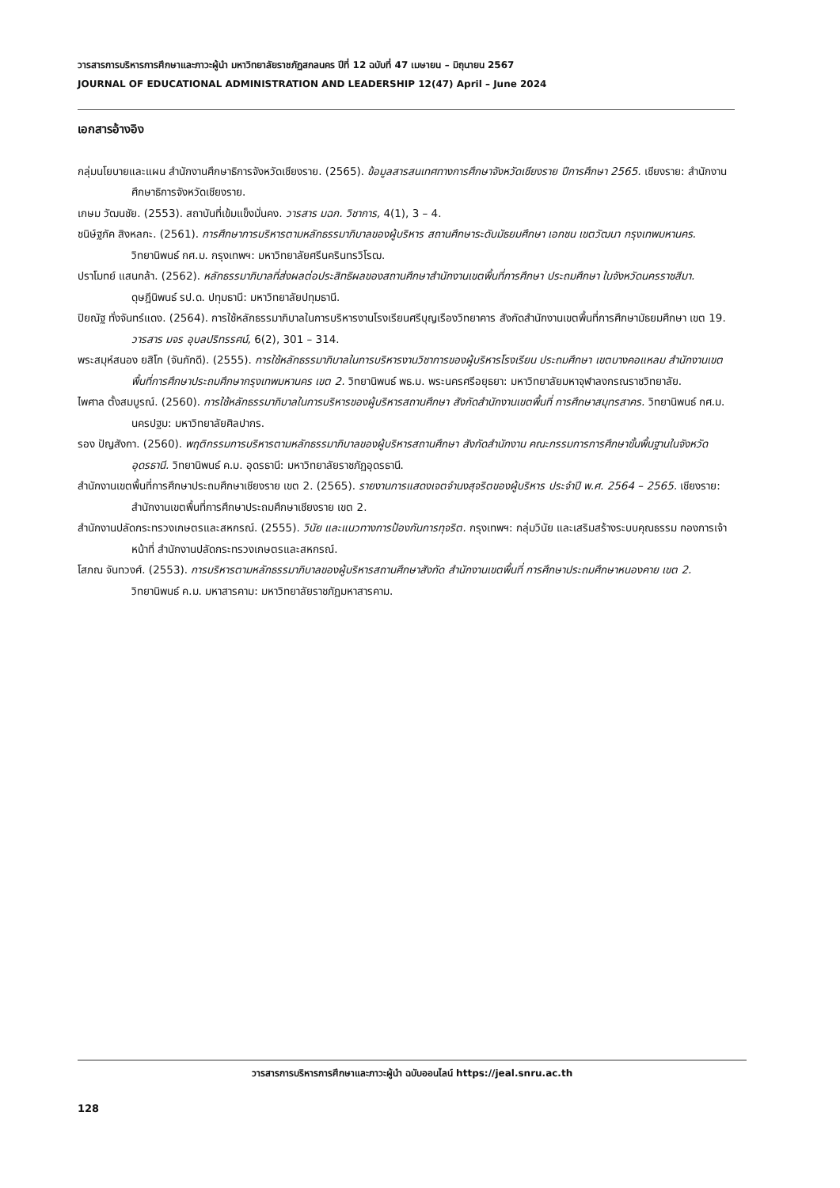วารสารการบริหารการศึกษาและภาวะผู้นำ มหาวิทยาลัยราชภัฏสกลนคร ปีที่ 12 ฉบับที่ 47 เมษายน – มิถุนายน 2567
JOURNAL OF EDUCATIONAL ADMINISTRATION AND LEADERSHIP 12(47) April – June 2024
เอกสารอ้างอิง
กลุ่มนโยบายและแผน สำนักงานศึกษาธิการจังหวัดเชียงราย. (2565). ข้อมูลสารสนเทศทางการศึกษาจังหวัดเชียงราย ปีการศึกษา 2565. เชียงราย: สำนักงานศึกษาธิการจังหวัดเชียงราย.
เกษม วัฒนชัย. (2553). สถาบันที่เข้มแข็งมั่นคง. วารสาร มฉก. วิชาการ, 4(1), 3 – 4.
ชนิษ์ฐภัค สิงหลกะ. (2561). การศึกษาการบริหารตามหลักธรรมาภิบาลของผู้บริหาร สถานศึกษาระดับมัธยมศึกษา เอกชน เขตวัฒนา กรุงเทพมหานคร. วิทยานิพนธ์ กศ.ม. กรุงเทพฯ: มหาวิทยาลัยศรีนครินทรวิโรฒ.
ปราโมทย์ แสนกล้า. (2562). หลักธรรมาภิบาลที่ส่งผลต่อประสิทธิผลของสถานศึกษาสำนักงานเขตพื้นที่การศึกษา ประถมศึกษา ในจังหวัดนครราชสีมา. ดุษฎีนิพนธ์ รป.ด. ปทุมธานี: มหาวิทยาลัยปทุมธานี.
ปิยณัฐ ทั่งจันทร์แดง. (2564). การใช้หลักธรรมาภิบาลในการบริหารงานโรงเรียนศรีบุญเรืองวิทยาคาร สังกัดสำนักงานเขตพื้นที่การศึกษามัธยมศึกษา เขต 19. วารสาร มจร อุบลปริทรรศน์, 6(2), 301 – 314.
พระสมุห์สนอง ยสิโก (จันภักดี). (2555). การใช้หลักธรรมาภิบาลในการบริหารงานวิชาการของผู้บริหารโรงเรียน ประถมศึกษา เขตบางคอแหลม สำนักงานเขตพื้นที่การศึกษาประถมศึกษากรุงเทพมหานคร เขต 2. วิทยานิพนธ์ พธ.ม. พระนครศรีอยุธยา: มหาวิทยาลัยมหาจุฬาลงกรณราชวิทยาลัย.
ไพศาล ตั้งสมบูรณ์. (2560). การใช้หลักธรรมาภิบาลในการบริหารของผู้บริหารสถานศึกษา สังกัดสำนักงานเขตพื้นที่ การศึกษาสมุทรสาคร. วิทยานิพนธ์ กศ.ม. นครปฐม: มหาวิทยาลัยศิลปากร.
รอง ปัญสังกา. (2560). พฤติกรรมการบริหารตามหลักธรรมาภิบาลของผู้บริหารสถานศึกษา สังกัดสำนักงาน คณะกรรมการการศึกษาขั้นพื้นฐานในจังหวัดอุดรธานี. วิทยานิพนธ์ ค.ม. อุดรธานี: มหาวิทยาลัยราชภัฏอุดรธานี.
สำนักงานเขตพื้นที่การศึกษาประถมศึกษาเชียงราย เขต 2. (2565). รายงานการแสดงเจตจำนงสุจริตของผู้บริหาร ประจำปี พ.ศ. 2564 – 2565. เชียงราย: สำนักงานเขตพื้นที่การศึกษาประถมศึกษาเชียงราย เขต 2.
สำนักงานปลัดกระทรวงเกษตรและสหกรณ์. (2555). วินัย และแนวทางการป้องกันการทุจริต. กรุงเทพฯ: กลุ่มวินัย และเสริมสร้างระบบคุณธรรม กองการเจ้าหน้าที่ สำนักงานปลัดกระทรวงเกษตรและสหกรณ์.
โสภณ จันทวงศ์. (2553). การบริหารตามหลักธรรมาภิบาลของผู้บริหารสถานศึกษาสังกัด สำนักงานเขตพื้นที่ การศึกษาประถมศึกษาหนองคาย เขต 2. วิทยานิพนธ์ ค.ม. มหาสารคาม: มหาวิทยาลัยราชภัฏมหาสารคาม.
วารสารการบริหารการศึกษาและภาวะผู้นำ ฉบับออนไลน์ https://jeal.snru.ac.th
128